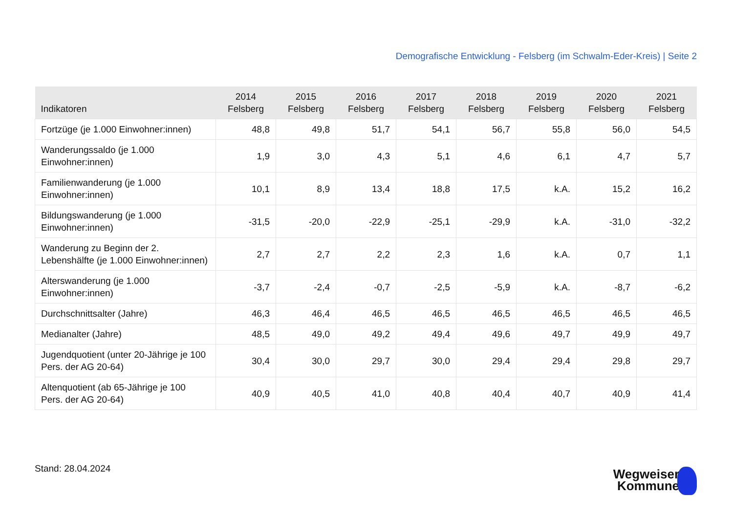Demografische Entwicklung - Felsberg (im Schwalm-Eder-Kreis) | Seite 2
| Indikatoren | 2014 Felsberg | 2015 Felsberg | 2016 Felsberg | 2017 Felsberg | 2018 Felsberg | 2019 Felsberg | 2020 Felsberg | 2021 Felsberg |
| --- | --- | --- | --- | --- | --- | --- | --- | --- |
| Fortzüge (je 1.000 Einwohner:innen) | 48,8 | 49,8 | 51,7 | 54,1 | 56,7 | 55,8 | 56,0 | 54,5 |
| Wanderungssaldo (je 1.000 Einwohner:innen) | 1,9 | 3,0 | 4,3 | 5,1 | 4,6 | 6,1 | 4,7 | 5,7 |
| Familienwanderung (je 1.000 Einwohner:innen) | 10,1 | 8,9 | 13,4 | 18,8 | 17,5 | k.A. | 15,2 | 16,2 |
| Bildungswanderung (je 1.000 Einwohner:innen) | -31,5 | -20,0 | -22,9 | -25,1 | -29,9 | k.A. | -31,0 | -32,2 |
| Wanderung zu Beginn der 2. Lebenshälfte (je 1.000 Einwohner:innen) | 2,7 | 2,7 | 2,2 | 2,3 | 1,6 | k.A. | 0,7 | 1,1 |
| Alterswanderung (je 1.000 Einwohner:innen) | -3,7 | -2,4 | -0,7 | -2,5 | -5,9 | k.A. | -8,7 | -6,2 |
| Durchschnittsalter (Jahre) | 46,3 | 46,4 | 46,5 | 46,5 | 46,5 | 46,5 | 46,5 | 46,5 |
| Medianalter (Jahre) | 48,5 | 49,0 | 49,2 | 49,4 | 49,6 | 49,7 | 49,9 | 49,7 |
| Jugendquotient (unter 20-Jährige je 100 Pers. der AG 20-64) | 30,4 | 30,0 | 29,7 | 30,0 | 29,4 | 29,4 | 29,8 | 29,7 |
| Altenquotient (ab 65-Jährige je 100 Pers. der AG 20-64) | 40,9 | 40,5 | 41,0 | 40,8 | 40,4 | 40,7 | 40,9 | 41,4 |
Stand: 28.04.2024
Wegweiser
Kommune